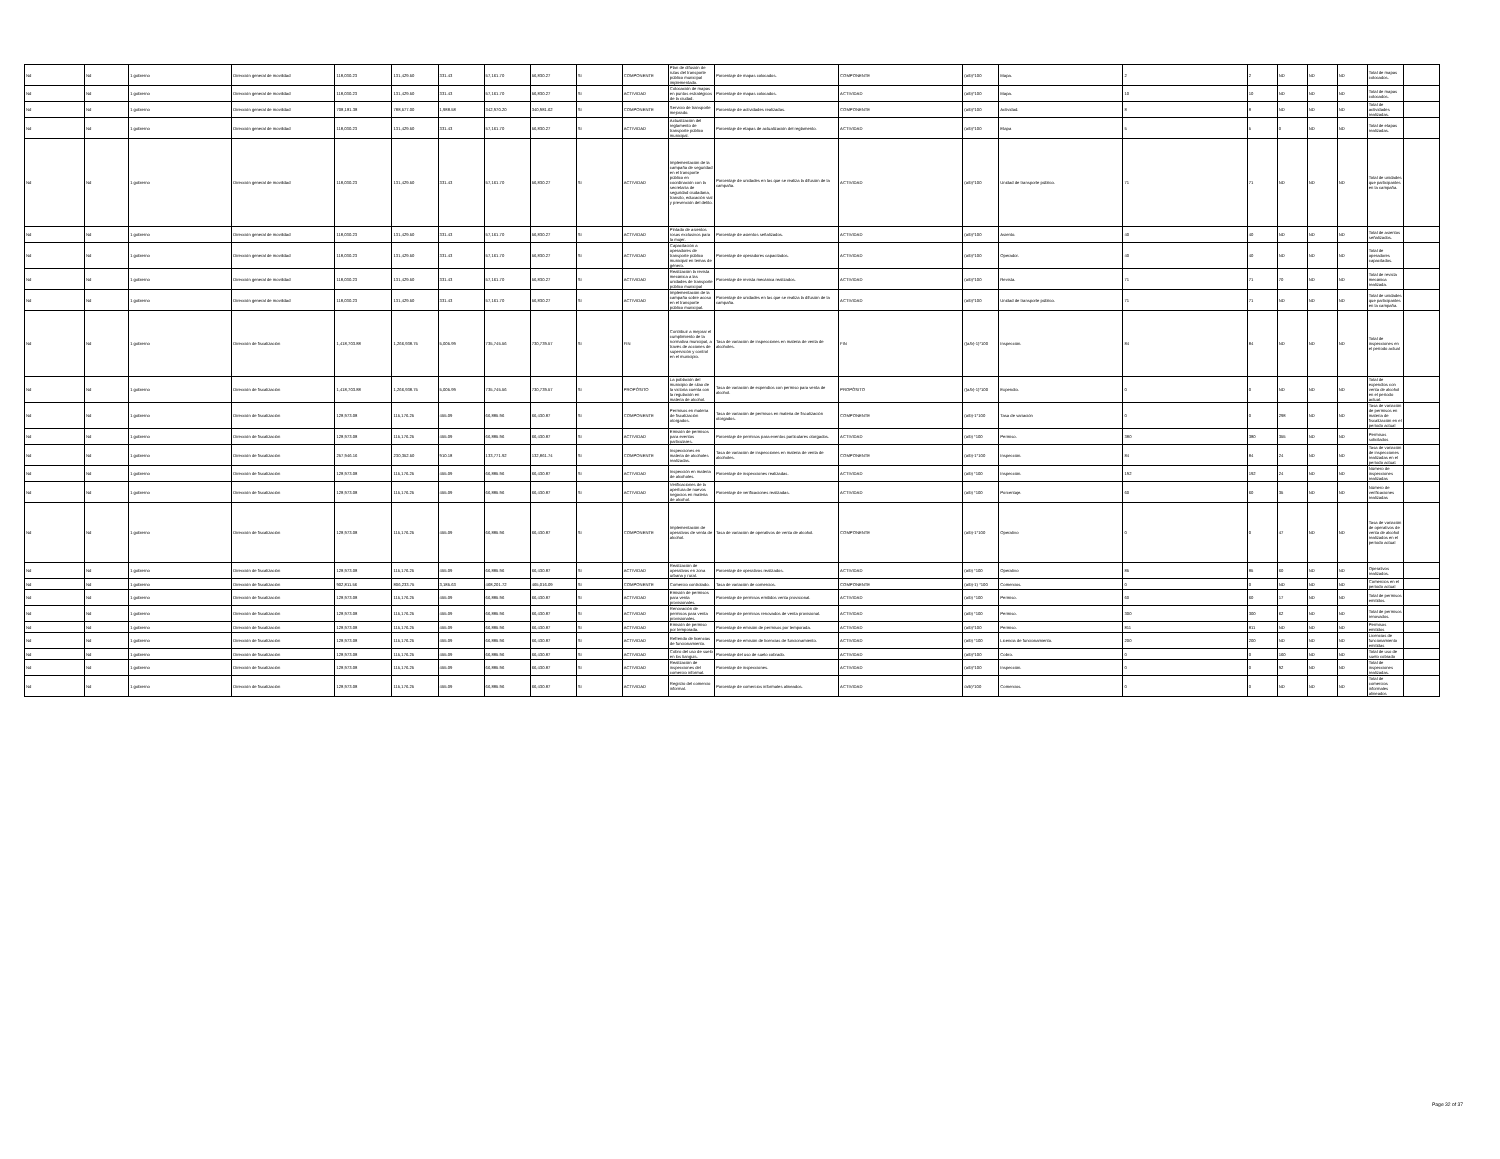| Nd | Nd | 1 gobierno | Dirección general de movilidad | 118,030.23 | 131,429.50 | 331.43 | 57,161.70 | 56,830.27 | SI | COMPONENTE | Plan de difusión de rutas del transporte público municipal implementado. | Porcentaje de mapas colocados. | COMPONENTE | (a/b)*100 | Mapa. | 2 | 2 | ND | ND | ND | Total de mapas colocados. | |
| Nd | Nd | 1 gobierno | Dirección general de movilidad | 118,030.23 | 131,429.50 | 331.43 | 57,161.70 | 56,830.27 | SI | ACTIVIDAD | Colocación de mapas en puntos estratégicos de la ciudad. | Porcentaje de mapas colocados. | ACTIVIDAD | (a/b)*100 | Mapa. | 10 | 10 | ND | ND | ND | Total de mapas colocados. | |
| Nd | Nd | 1 gobierno | Dirección general de movilidad | 708,181.38 | 788,577.00 | 1,988.58 | 342,970.20 | 340,981.62 | SI | COMPONENTE | Servicio de transporte mejorado. | Porcentaje de actividades realizadas. | COMPONENTE | (a/b)*100 | Actividad. | 8 | 8 | ND | ND | ND | Total de actividades realizadas. | |
| Nd | Nd | 1 gobierno | Dirección general de movilidad | 118,030.23 | 131,429.50 | 331.43 | 57,161.70 | 56,830.27 | SI | ACTIVIDAD | Actualización del reglamento de transporte público municipal. | Porcentaje de etapas de actualización del reglamento. | ACTIVIDAD | (a/b)*100 | Etapa | 5 | 5 | 0 | ND | ND | Total de etapas realizadas. | |
| Nd | Nd | 1 gobierno | Dirección general de movilidad | 118,030.23 | 131,429.50 | 331.43 | 57,161.70 | 56,830.27 | SI | ACTIVIDAD | Implementación de la campaña de seguridad en el transporte público en coordinación con la secretaría de seguridad ciudadana, transito, educación vial y prevención del delito. | Porcentaje de unidades en las que se realiza la difusión de la campaña. | ACTIVIDAD | (a/b)*100 | Unidad de transporte público. | 71 | 71 | ND | ND | ND | Total de unidades que participantes en la campaña. | |
| Nd | Nd | 1 gobierno | Dirección general de movilidad | 118,030.23 | 131,429.50 | 331.43 | 57,161.70 | 56,830.27 | SI | ACTIVIDAD | Pintado de asientos rosas exclusivos para la mujer. | Porcentaje de asientos señalizados. | ACTIVIDAD | (a/b)*100 | Asiento. | 40 | 40 | ND | ND | ND | Total de asientos señalizados. | |
| Nd | Nd | 1 gobierno | Dirección general de movilidad | 118,030.23 | 131,429.50 | 331.43 | 57,161.70 | 56,830.27 | SI | ACTIVIDAD | Capacitación a operadores de transporte público municipal en temas de género. | Porcentaje de operadores capacitados. | ACTIVIDAD | (a/b)*100 | Operador. | 40 | 40 | ND | ND | ND | Total de operadores capacitados. | |
| Nd | Nd | 1 gobierno | Dirección general de movilidad | 118,030.23 | 131,429.50 | 331.43 | 57,161.70 | 56,830.27 | SI | ACTIVIDAD | Realización la revista mecánica a las unidades de transporte público municipal | Porcentaje de revista mecánica realizados. | ACTIVIDAD | (a/b)*100 | Revista. | 71 | 71 | 70 | ND | ND | Total de revista mecánica realizada. | |
| Nd | Nd | 1 gobierno | Dirección general de movilidad | 118,030.23 | 131,429.50 | 331.43 | 57,161.70 | 56,830.27 | SI | ACTIVIDAD | Implementación de la campaña sobre acoso en el transporte público municipal. | Porcentaje de unidades en las que se realiza la difusión de la campaña. | ACTIVIDAD | (a/b)*100 | Unidad de transporte público. | 71 | 71 | ND | ND | ND | Total de unidades que participantes en la campaña. | |
| Nd | Nd | 1 gobierno | Dirección de fiscalización | 1,418,703.88 | 1,266,938.75 | 5,005.99 | 735,745.56 | 730,739.57 | SI | FIN | Contribuir a mejorar el cumplimiento de la normativa municipal, a través de acciones de supervisión y control en el municipio. | Tasa de variación de inspecciones en materia de venta de alcoholes. | FIN | ((a/b)-1)*100 | Inspección. | 84 | 84 | ND | ND | ND | Total de inspecciones en el período actual | |
| Nd | Nd | 1 gobierno | Dirección de fiscalización | 1,418,703.88 | 1,266,938.75 | 5,005.99 | 735,745.56 | 730,739.57 | SI | PROPÓSITO | La población del municipio de silao de la victoria cuenta con la regulación en materia de alcohol. | Tasa de variación de expendios con permiso para venta de alcohol. | PROPÓSITO | ((a/b)-1)*100 | Expendio. | 0 | 0 | ND | ND | ND | Total de expendios con venta de alcohol en el período actual. | |
| Nd | Nd | 1 gobierno | Dirección de fiscalización | 128,973.08 | 115,176.25 | 455.09 | 66,885.96 | 66,430.87 | SI | COMPONENTE | Permisos en materia de fiscalización otorgados. | Tasa de variación de permisos en materia de fiscalización otorgados. | COMPONENTE | (a/b)-1*100 | Tasa de variación | 0 | 0 | 298 | ND | ND | Tasa de variación de permisos en materia de fiscalización en el período actual | |
| Nd | Nd | 1 gobierno | Dirección de fiscalización | 128,973.08 | 115,176.25 | 455.09 | 66,885.96 | 66,430.87 | SI | ACTIVIDAD | Emisión de permisos para eventos particulares. | Porcentaje de permisos para eventos particulares otorgados. | ACTIVIDAD | (a/b) *100 | Permiso. | 380 | 380 | 355 | ND | ND | Permisos solicitados | |
| Nd | Nd | 1 gobierno | Dirección de fiscalización | 257,946.16 | 230,352.50 | 910.18 | 133,771.92 | 132,861.74 | SI | COMPONENTE | Inspecciones en materia de alcoholes realizadas. | Tasa de variación de inspecciones en materia de venta de alcoholes. | COMPONENTE | (a/b)-1*100 | Inspección. | 84 | 84 | 24 | ND | ND | Tasa de variación de inspecciones realizadas en el período actual. | |
| Nd | Nd | 1 gobierno | Dirección de fiscalización | 128,973.08 | 115,176.25 | 455.09 | 66,885.96 | 66,430.87 | SI | ACTIVIDAD | Inspección en materia de alcoholes. | Porcentaje de inspecciones realizadas. | ACTIVIDAD | (a/b) *100 | Inspección. | 192 | 192 | 24 | ND | ND | Número de inspecciones realizadas | |
| Nd | Nd | 1 gobierno | Dirección de fiscalización | 128,973.08 | 115,176.25 | 455.09 | 66,885.96 | 66,430.87 | SI | ACTIVIDAD | Verificaciones de la apertura de nuevos negocios en materia de alcohol. | Porcentaje de verificaciones realizadas. | ACTIVIDAD | (a/b) *100 | Porcentaje. | 60 | 60 | 35 | ND | ND | Número de verificaciones realizadas | |
| Nd | Nd | 1 gobierno | Dirección de fiscalización | 128,973.08 | 115,176.25 | 455.09 | 66,885.96 | 66,430.87 | SI | COMPONENTE | Implementación de operativos de venta de alcohol. | Tasa de variación de operativos de venta de alcohol. | COMPONENTE | (a/b)-1*100 | Operativo | 0 | 0 | 47 | ND | ND | Tasa de variación de operativos de venta de alcohol realizados en el período actual | |
| Nd | Nd | 1 gobierno | Dirección de fiscalización | 128,973.08 | 115,176.25 | 455.09 | 66,885.96 | 66,430.87 | SI | ACTIVIDAD | Realización de operativos en zona urbana y rural. | Porcentaje de operativos realizados. | ACTIVIDAD | (a/b) *100 | Operativo | 85 | 85 | 60 | ND | ND | Operativos realizados. | |
| Nd | Nd | 1 gobierno | Dirección de fiscalización | 902,811.56 | 806,233.75 | 3,185.63 | 468,201.72 | 465,016.09 | SI | COMPONENTE | Comercio controlado. | Tasa de variación de comercios. | COMPONENTE | (a/b)-1) *100 | Comercios. | 0 | 0 | ND | ND | ND | Comercios en el período actual | |
| Nd | Nd | 1 gobierno | Dirección de fiscalización | 128,973.08 | 115,176.25 | 455.09 | 66,885.96 | 66,430.87 | SI | ACTIVIDAD | Emisión de permisos para venta provisionales. | Porcentaje de permisos emitidos venta provisional. | ACTIVIDAD | (a/b) *100 | Permiso. | 60 | 60 | 17 | ND | ND | Total de permisos emitidos. | |
| Nd | Nd | 1 gobierno | Dirección de fiscalización | 128,973.08 | 115,176.25 | 455.09 | 66,885.96 | 66,430.87 | SI | ACTIVIDAD | Renovación de permisos para venta provisionales. | Porcentaje de permisos renovados de venta provisional. | ACTIVIDAD | (a/b) *100 | Permiso. | 300 | 300 | 62 | ND | ND | Total de permisos renovados. | |
| Nd | Nd | 1 gobierno | Dirección de fiscalización | 128,973.08 | 115,176.25 | 455.09 | 66,885.96 | 66,430.87 | SI | ACTIVIDAD | Emisión de permiso por temporada. | Porcentaje de emisión de permisos por temporada. | ACTIVIDAD | (a/b)*100 | Permiso. | 811 | 811 | ND | ND | ND | Permisos emitidos | |
| Nd | Nd | 1 gobierno | Dirección de fiscalización | 128,973.08 | 115,176.25 | 455.09 | 66,885.96 | 66,430.87 | SI | ACTIVIDAD | Refrendo de licencias de funcionamiento. | Porcentaje de emisión de licencias de funcionamiento. | ACTIVIDAD | (a/b) *100 | Licencia de funcionamiento. | 200 | 200 | ND | ND | ND | Licencias de funcionamiento emitidas | |
| Nd | Nd | 1 gobierno | Dirección de fiscalización | 128,973.08 | 115,176.25 | 455.09 | 66,885.96 | 66,430.87 | SI | ACTIVIDAD | Cobro del uso de suelo en los tianguis. | Porcentaje del uso de suelo cobrado. | ACTIVIDAD | (a/b)*100 | Cobro. | 0 | 0 | 160 | ND | ND | Total de uso de suelo cobrado | |
| Nd | Nd | 1 gobierno | Dirección de fiscalización | 128,973.08 | 115,176.25 | 455.09 | 66,885.96 | 66,430.87 | SI | ACTIVIDAD | Realización de inspecciones del comercio informal. | Porcentaje de inspecciones. | ACTIVIDAD | (a/b)*100 | Inspección. | 0 | 0 | 92 | ND | ND | Total de inspecciones realizadas. | |
| Nd | Nd | 1 gobierno | Dirección de fiscalización | 128,973.08 | 115,176.25 | 455.09 | 66,885.96 | 66,430.87 | SI | ACTIVIDAD | Registro del comercio informal. | Porcentaje de comercios informales alineados. | ACTIVIDAD | /a/b)*100 | Comercios. | 0 | 0 | ND | ND | ND | Total de comercios informales alineados | |
Page 32 of 37